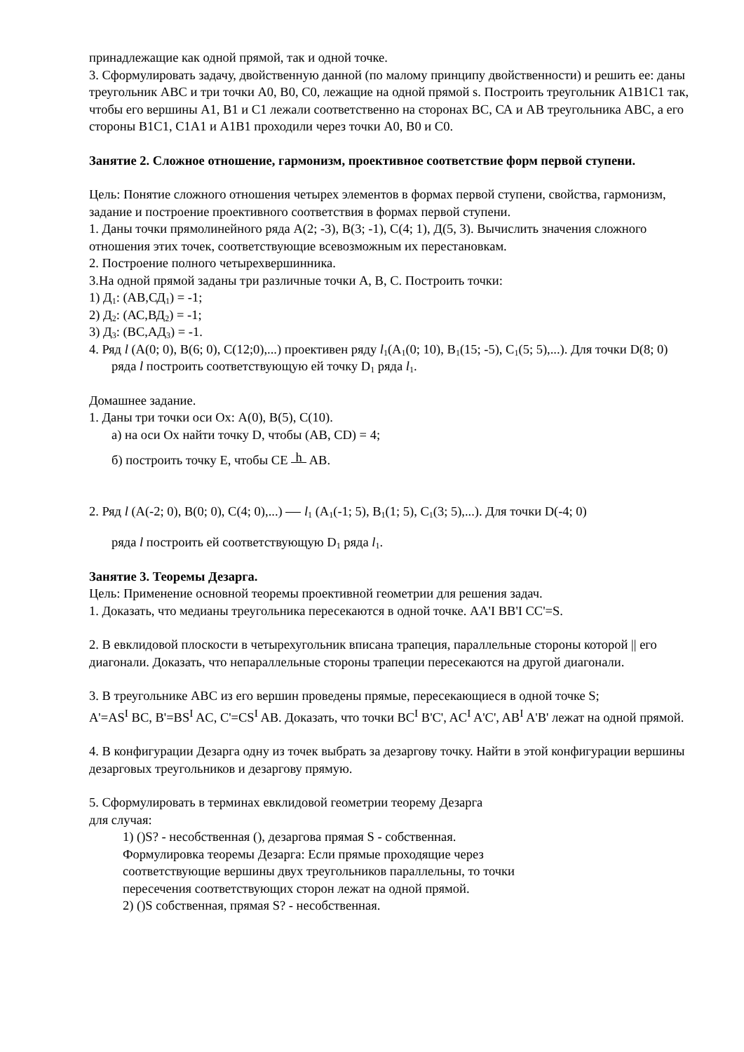принадлежащие как одной прямой, так и одной точке.
3. Сформулировать задачу, двойственную данной (по малому принципу двойственности) и решить ее: даны треугольник АВС и три точки А0, В0, С0, лежащие на одной прямой s. Построить треугольник А1В1С1 так, чтобы его вершины А1, В1 и С1 лежали соответственно на сторонах ВС, СА и АВ треугольника АВС, а его стороны В1С1, С1А1 и А1В1 проходили через точки А0, В0 и С0.
Занятие 2. Сложное отношение, гармонизм, проективное соответствие форм первой ступени.
Цель: Понятие сложного отношения четырех элементов в формах первой ступени, свойства, гармонизм, задание и построение проективного соответствия в формах первой ступени.
1. Даны точки прямолинейного ряда А(2; -3), В(3; -1), С(4; 1), Д(5, 3). Вычислить значения сложного отношения этих точек, соответствующие всевозможным их перестановкам.
2. Построение полного четырехвершинника.
3.На одной прямой заданы три различные точки А, В, С. Построить точки:
1) Д<sub>1</sub>: (АВ,СД<sub>1</sub>) = -1;
2) Д<sub>2</sub>: (АС,ВД<sub>2</sub>) = -1;
3) Д<sub>3</sub>: (ВС,АД<sub>3</sub>) = -1.
4. Ряд l (A(0; 0), B(6; 0), C(12;0),...) проективен ряду l<sub>1</sub>(A<sub>1</sub>(0; 10), B<sub>1</sub>(15; -5), C<sub>1</sub>(5; 5),...). Для точки D(8; 0) ряда l построить соответствующую ей точку D<sub>1</sub> ряда l<sub>1</sub>.
Домашнее задание.
1. Даны три точки оси Ох: А(0), В(5), С(10).
а) на оси Ох найти точку D, чтобы (AB, CD) = 4;
б) построить точку E, чтобы CE h AB.
2. Ряд l (A(-2; 0), B(0; 0), C(4; 0),...) l<sub>1</sub> (A<sub>1</sub>(-1; 5), B<sub>1</sub>(1; 5), C<sub>1</sub>(3; 5),...). Для точки D(-4; 0)
ряда l построить ей соответствующую D<sub>1</sub> ряда l<sub>1</sub>.
Занятие 3. Теоремы Дезарга.
Цель: Применение основной теоремы проективной геометрии для решения задач.
1. Доказать, что медианы треугольника пересекаются в одной точке. АА'I ВВ'I СС'=S.
2. В евклидовой плоскости в четырехугольник вписана трапеция, параллельные стороны которой || его диагонали. Доказать, что непараллельные стороны трапеции пересекаются на другой диагонали.
3. В треугольнике АВС из его вершин проведены прямые, пересекающиеся в одной точке S;
A'=AS<sup>I</sup> BC, B'=BS<sup>I</sup> AC, C'=CS<sup>I</sup> AB. Доказать, что точки BC<sup>I</sup> B'C', AC<sup>I</sup> A'C', AB<sup>I</sup> A'B' лежат на одной прямой.
4. В конфигурации Дезарга одну из точек выбрать за дезаргову точку. Найти в этой конфигурации вершины дезарговых треугольников и дезаргову прямую.
5. Сформулировать в терминах евклидовой геометрии теорему Дезарга
для случая:
1) ()S? - несобственная (), дезаргова прямая S - собственная.
Формулировка теоремы Дезарга: Если прямые проходящие через
соответствующие вершины двух треугольников параллельны, то точки
пересечения соответствующих сторон лежат на одной прямой.
2) ()S собственная, прямая S? - несобственная.